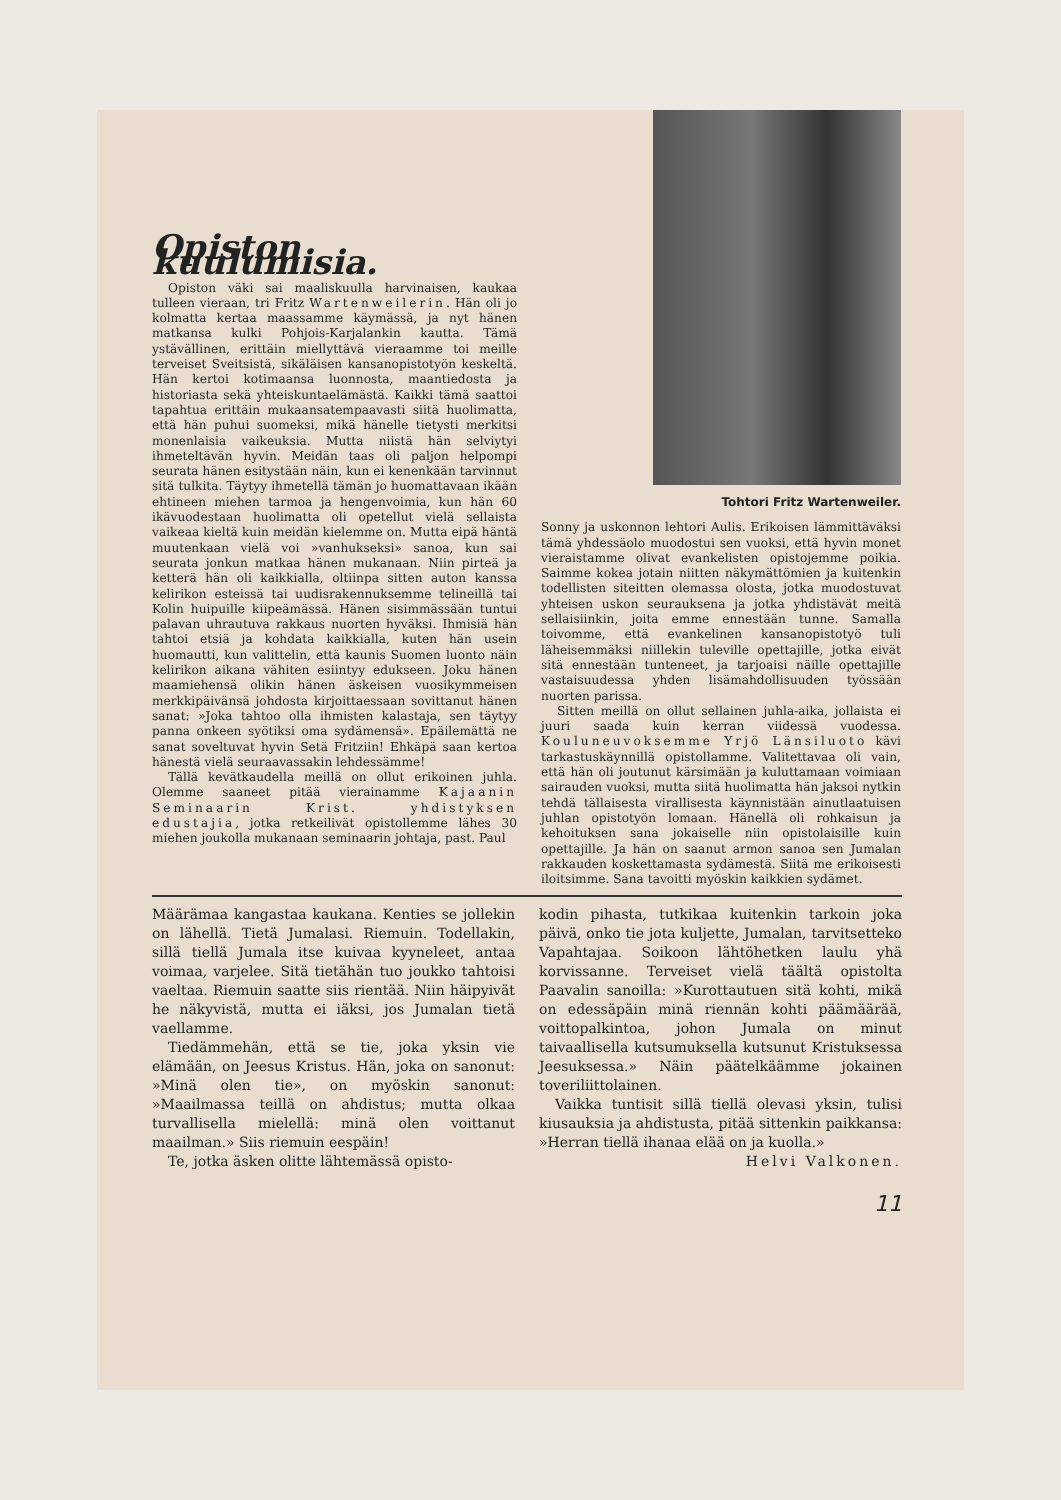Opiston kuulumisia.
Opiston väki sai maaliskuulla harvinaisen, kaukaa tulleen vieraan, tri Fritz Wartenweilerin. Hän oli jo kolmatta kertaa maassamme käymässä, ja nyt hänen matkansa kulki Pohjois-Karjalankin kautta. Tämä ystävällinen, erittäin miellyttävä vieraamme toi meille terveiset Sveitsistä, sikäläisen kansanopistotyön keskeltä. Hän kertoi kotimaansa luonnosta, maantiedosta ja historiasta sekä yhteiskuntaelämästä. Kaikki tämä saattoi tapahtua erittäin mukaansatempaavasti siitä huolimatta, että hän puhui suomeksi, mikä hänelle tietysti merkitsi monenlaisia vaikeuksia. Mutta niistä hän selviytyi ihmeteltävän hyvin. Meidän taas oli paljon helpompi seurata hänen esitystään näin, kun ei kenenkään tarvinnut sitä tulkita. Täytyy ihmetellä tämän jo huomattavaan ikään ehtineen miehen tarmoa ja hengenvoimia, kun hän 60 ikävuodestaan huolimatta oli opetellut vielä sellaista vaikeaa kieltä kuin meidän kielemme on. Mutta eipä häntä muutenkaan vielä voi »vanhukseksi» sanoa, kun sai seurata jonkun matkaa hänen mukanaan. Niin pirteä ja ketterä hän oli kaikkialla, oltiinpa sitten auton kanssa kelirikon esteissä tai uudisrakennuksemme telineillä tai Kolin huipuille kiipeämässä. Hänen sisimmässään tuntui palavan uhrautuva rakkaus nuorten hyväksi. Ihmisiä hän tahtoi etsiä ja kohdata kaikkialla, kuten hän usein huomautti, kun valittelin, että kaunis Suomen luonto näin kelirikon aikana vähiten esiintyy edukseen. Joku hänen maamiehensä olikin hänen äskeisen vuosikymmeisen merkkipäivänsä johdosta kirjoittaessaan sovittanut hänen sanat: »Joka tahtoo olla ihmisten kalastaja, sen täytyy panna onkeen syötiksi oma sydämensä». Epäilemättä ne sanat soveltuvat hyvin Setä Fritziin! Ehkäpä saan kertoa hänestä vielä seuraavassakin lehdessämme!
Tällä kevätkaudella meillä on ollut erikoinen juhla. Olemme saaneet pitää vierainamme Kajaanin Seminaarin Krist. yhdistyksen edustajia, jotka retkeilivät opistollemme lähes 30 miehen joukolla mukanaan seminaarin johtaja, past. Paul
Tohtori Fritz Wartenweiler.
Sonny ja uskonnon lehtori Aulis. Erikoisen lämmittäväksi tämä yhdessäolo muodostui sen vuoksi, että hyvin monet vieraistamme olivat evankelisten opistojemme poikia. Saimme kokea jotain niitten näkymättömien ja kuitenkin todellisten siteitten olemassa olosta, jotka muodostuvat yhteisen uskon seurauksena ja jotka yhdistävät meitä sellaisiinkin, joita emme ennestään tunne. Samalla toivomme, että evankelinen kansanopistotyö tuli läheisemmäksi niillekin tuleville opettajille, jotka eivät sitä ennestään tunteneet, ja tarjoaisi näille opettajille vastaisuudessa yhden lisämahdollisuuden työssään nuorten parissa.
Sitten meillä on ollut sellainen juhla-aika, jollaista ei juuri saada kuin kerran viidessä vuodessa. Kouluneuvoksemme Yrjö Länsiluoto kävi tarkastuskäynnillä opistollamme. Valitettavaa oli vain, että hän oli joutunut kärsimään ja kuluttamaan voimiaan sairauden vuoksi, mutta siitä huolimatta hän jaksoi nytkin tehdä tällaisesta virallisesta käynnistään ainutlaatuisen juhlan opistotyön lomaan. Hänellä oli rohkaisun ja kehoituksen sana jokaiselle niin opistolaisille kuin opettajille. Ja hän on saanut armon sanoa sen Jumalan rakkauden koskettamasta sydämestä. Siitä me erikoisesti iloitsimme. Sana tavoitti myöskin kaikkien sydämet.
Määrämaa kangastaa kaukana. Kenties se jollekin on lähellä. Tietä Jumalasi. Riemuin. Todellakin, sillä tiellä Jumala itse kuivaa kyyneleet, antaa voimaa, varjelee. Sitä tietähän tuo joukko tahtoisi vaeltaa. Riemuin saatte siis rientää. Niin häipyivät he näkyvistä, mutta ei iäksi, jos Jumalan tietä vaellamme.
Tiedämmehän, että se tie, joka yksin vie elämään, on Jeesus Kristus. Hän, joka on sanonut: »Minä olen tie», on myöskin sanonut: »Maailmassa teillä on ahdistus; mutta olkaa turvallisella mielellä: minä olen voittanut maailman.» Siis riemuin eespäin!
Te, jotka äsken olitte lähtemässä opisto-
kodin pihasta, tutkikaa kuitenkin tarkoin joka päivä, onko tie jota kuljette, Jumalan, tarvitsetteko Vapahtajaa. Soikoon lähtöhetken laulu yhä korvissanne. Terveiset vielä täältä opistolta Paavalin sanoilla: »Kurottautuen sitä kohti, mikä on edessäpäin minä riennän kohti päämäärää, voittopalkintoa, johon Jumala on minut taivaallisella kutsumuksella kutsunut Kristuksessa Jeesuksessa.» Näin päätelkäämme jokainen toveriliittolainen.
Vaikka tuntisit sillä tiellä olevasi yksin, tulisi kiusauksia ja ahdistusta, pitää sittenkin paikkansa: »Herran tiellä ihanaa elää on ja kuolla.»
Helvi Valkonen.
11